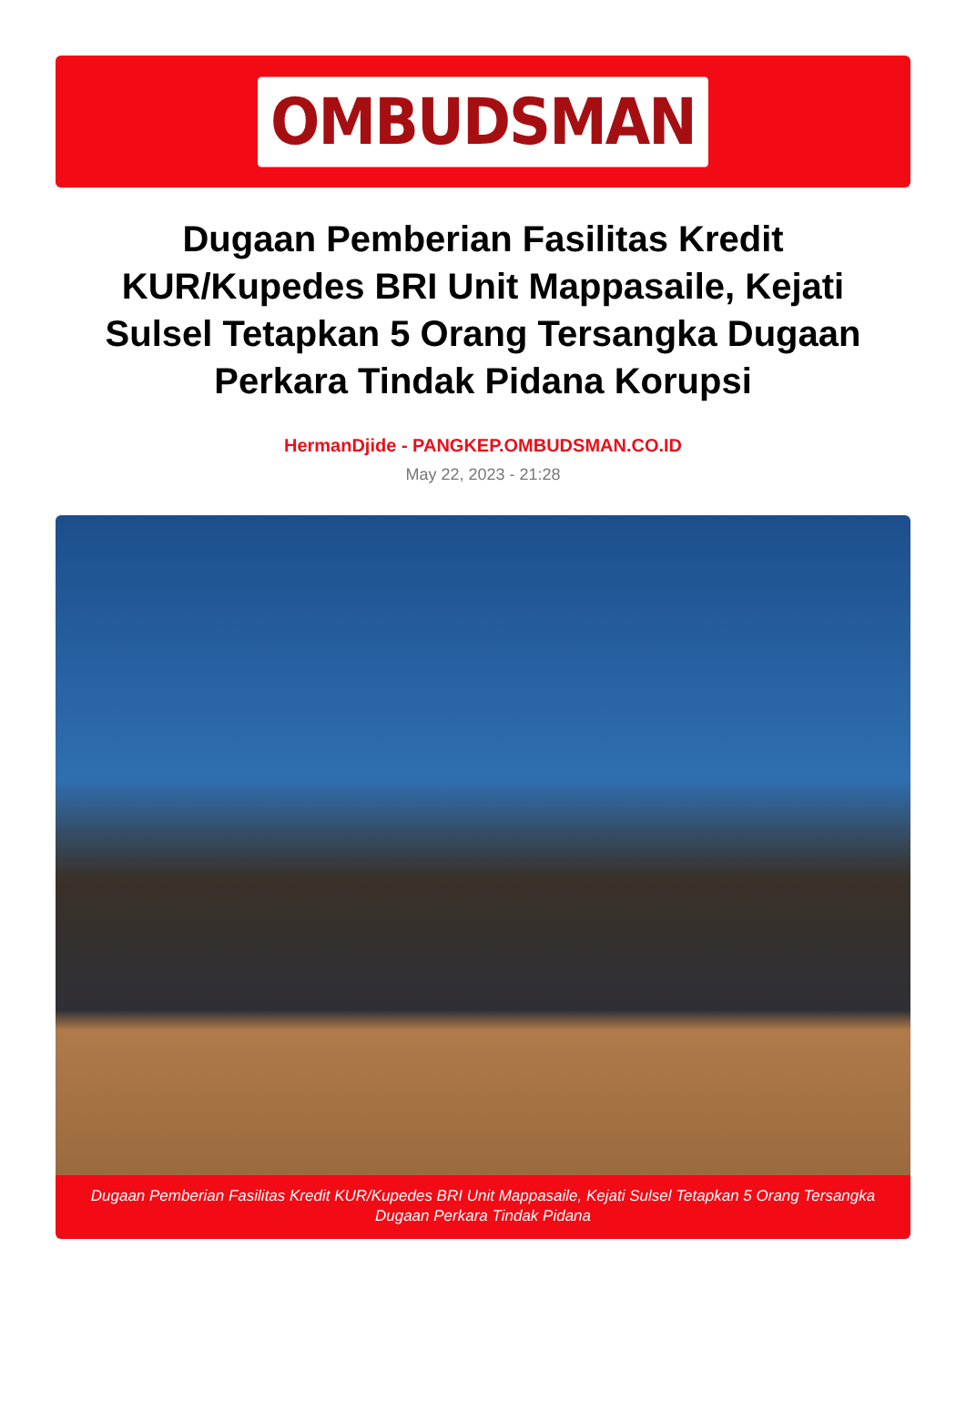OMBUDSMAN
Dugaan Pemberian Fasilitas Kredit KUR/Kupedes BRI Unit Mappasaile, Kejati Sulsel Tetapkan 5 Orang Tersangka Dugaan Perkara Tindak Pidana Korupsi
HermanDjide - PANGKEP.OMBUDSMAN.CO.ID
May 22, 2023 - 21:28
Dugaan Pemberian Fasilitas Kredit KUR/Kupedes BRI Unit Mappasaile, Kejati Sulsel Tetapkan 5 Orang Tersangka Dugaan Perkara Tindak Pidana